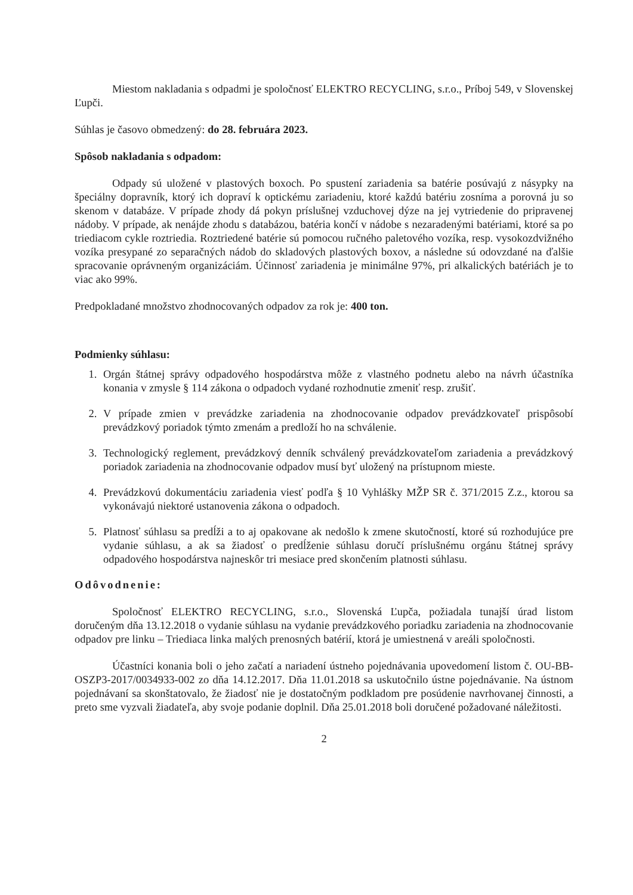Miestom nakladania s odpadmi je spoločnosť ELEKTRO RECYCLING, s.r.o., Príboj 549, v Slovenskej Ľupči.
Súhlas je časovo obmedzený: do 28. februára 2023.
Spôsob nakladania s odpadom:
Odpady sú uložené v plastových boxoch. Po spustení zariadenia sa batérie posúvajú z násypky na špeciálny dopravník, ktorý ich dopraví k optickému zariadeniu, ktoré každú batériu zosníma a porovná ju so skenom v databáze. V prípade zhody dá pokyn príslušnej vzduchovej dýze na jej vytriedenie do pripravenej nádoby. V prípade, ak nenájde zhodu s databázou, batéria končí v nádobe s nezaradenými batériami, ktoré sa po triediacom cykle roztriedia. Roztriedené batérie sú pomocou ručného paletového vozíka, resp. vysokozdvižného vozíka presypané zo separačných nádob do skladových plastových boxov, a následne sú odovzdané na ďalšie spracovanie oprávneným organizáciám. Účinnosť zariadenia je minimálne 97%, pri alkalických batériách je to viac ako 99%.
Predpokladané množstvo zhodnocovaných odpadov za rok je: 400 ton.
Podmienky súhlasu:
1. Orgán štátnej správy odpadového hospodárstva môže z vlastného podnetu alebo na návrh účastníka konania v zmysle § 114 zákona o odpadoch vydané rozhodnutie zmeniť resp. zrušiť.
2. V prípade zmien v prevádzke zariadenia na zhodnocovanie odpadov prevádzkovateľ prispôsobí prevádzkový poriadok týmto zmenám a predloží ho na schválenie.
3. Technologický reglement, prevádzkový denník schválený prevádzkovateľom zariadenia a prevádzkový poriadok zariadenia na zhodnocovanie odpadov musí byť uložený na prístupnom mieste.
4. Prevádzkovú dokumentáciu zariadenia viesť podľa § 10 Vyhlášky MŽP SR č. 371/2015 Z.z., ktorou sa vykonávajú niektoré ustanovenia zákona o odpadoch.
5. Platnosť súhlasu sa predĺži a to aj opakovane ak nedošlo k zmene skutočností, ktoré sú rozhodujúce pre vydanie súhlasu, a ak sa žiadosť o predĺženie súhlasu doručí príslušnému orgánu štátnej správy odpadového hospodárstva najneskôr tri mesiace pred skončením platnosti súhlasu.
Odôvodnenie:
Spoločnosť ELEKTRO RECYCLING, s.r.o., Slovenská Ľupča, požiadala tunajší úrad listom doručeným dňa 13.12.2018 o vydanie súhlasu na vydanie prevádzkového poriadku zariadenia na zhodnocovanie odpadov pre linku – Triediaca linka malých prenosných batérií, ktorá je umiestnená v areáli spoločnosti.
Účastníci konania boli o jeho začatí a nariadení ústneho pojednávania upovedomení listom č. OU-BB-OSZP3-2017/0034933-002 zo dňa 14.12.2017. Dňa 11.01.2018 sa uskutočnilo ústne pojednávanie. Na ústnom pojednávaní sa skonštatovalo, že žiadosť nie je dostatočným podkladom pre posúdenie navrhovanej činnosti, a preto sme vyzvali žiadateľa, aby svoje podanie doplnil. Dňa 25.01.2018 boli doručené požadované náležitosti.
2